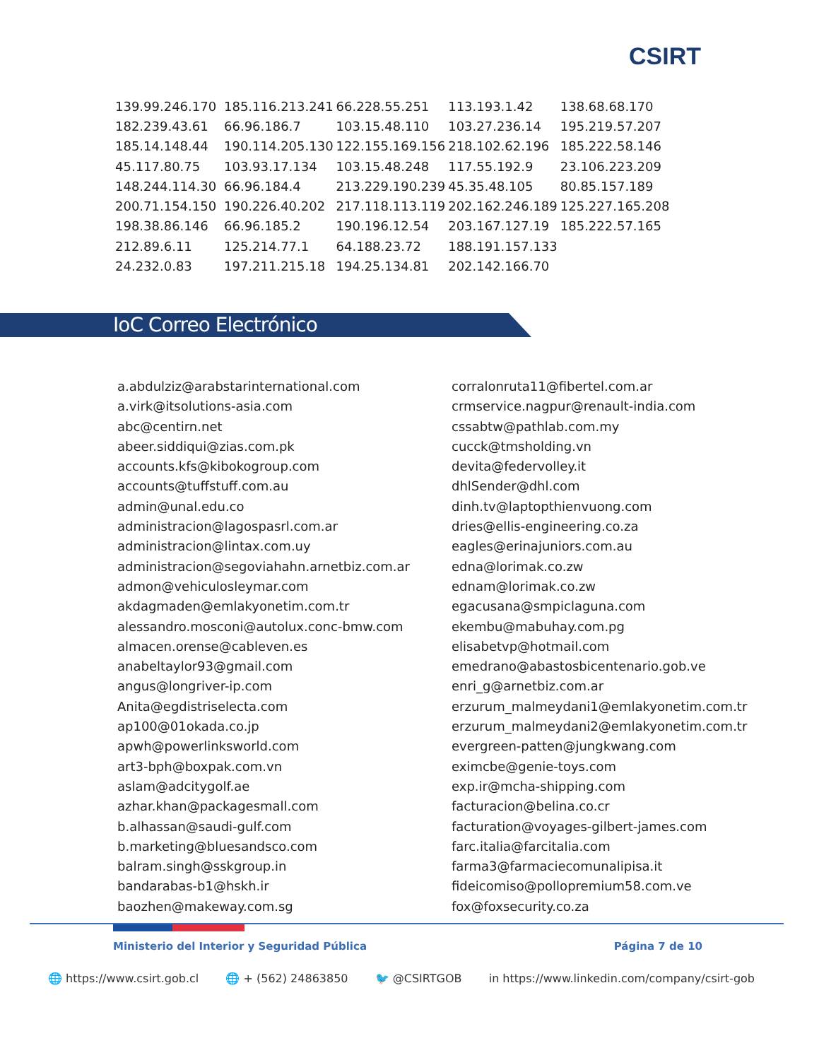CSIRT
| 139.99.246.170 | 185.116.213.241 | 66.228.55.251 | 113.193.1.42 | 138.68.68.170 |
| 182.239.43.61 | 66.96.186.7 | 103.15.48.110 | 103.27.236.14 | 195.219.57.207 |
| 185.14.148.44 | 190.114.205.130 | 122.155.169.156 | 218.102.62.196 | 185.222.58.146 |
| 45.117.80.75 | 103.93.17.134 | 103.15.48.248 | 117.55.192.9 | 23.106.223.209 |
| 148.244.114.30 | 66.96.184.4 | 213.229.190.239 | 45.35.48.105 | 80.85.157.189 |
| 200.71.154.150 | 190.226.40.202 | 217.118.113.119 | 202.162.246.189 | 125.227.165.208 |
| 198.38.86.146 | 66.96.185.2 | 190.196.12.54 | 203.167.127.19 | 185.222.57.165 |
| 212.89.6.11 | 125.214.77.1 | 64.188.23.72 | 188.191.157.133 | |
| 24.232.0.83 | 197.211.215.18 | 194.25.134.81 | 202.142.166.70 | |
IoC Correo Electrónico
a.abdulziz@arabstarinternational.com
a.virk@itsolutions-asia.com
abc@centirn.net
abeer.siddiqui@zias.com.pk
accounts.kfs@kibokogroup.com
accounts@tuffstuff.com.au
admin@unal.edu.co
administracion@lagospasrl.com.ar
administracion@lintax.com.uy
administracion@segoviahahn.arnetbiz.com.ar
admon@vehiculosleymar.com
akdagmaden@emlakyonetim.com.tr
alessandro.mosconi@autolux.conc-bmw.com
almacen.orense@cableven.es
anabeltaylor93@gmail.com
angus@longriver-ip.com
Anita@egdistriselecta.com
ap100@01okada.co.jp
apwh@powerlinksworld.com
art3-bph@boxpak.com.vn
aslam@adcitygolf.ae
azhar.khan@packagesmall.com
b.alhassan@saudi-gulf.com
b.marketing@bluesandsco.com
balram.singh@sskgroup.in
bandarabas-b1@hskh.ir
baozhen@makeway.com.sg
corralonruta11@fibertel.com.ar
crmservice.nagpur@renault-india.com
cssabtw@pathlab.com.my
cucck@tmsholding.vn
devita@federvolley.it
dhlSender@dhl.com
dinh.tv@laptopthienvuong.com
dries@ellis-engineering.co.za
eagles@erinajuniors.com.au
edna@lorimak.co.zw
ednam@lorimak.co.zw
egacusana@smpiclaguna.com
ekembu@mabuhay.com.pg
elisabetvp@hotmail.com
emedrano@abastosbicentenario.gob.ve
enri_g@arnetbiz.com.ar
erzurum_malmeydani1@emlakyonetim.com.tr
erzurum_malmeydani2@emlakyonetim.com.tr
evergreen-patten@jungkwang.com
eximcbe@genie-toys.com
exp.ir@mcha-shipping.com
facturacion@belina.co.cr
facturation@voyages-gilbert-james.com
farc.italia@farcitalia.com
farma3@farmaciecomunalipisa.it
fideicomiso@pollopremium58.com.ve
fox@foxsecurity.co.za
Ministerio del Interior y Seguridad Pública Página 7 de 10
🌐 https://www.csirt.gob.cl 🌐 + (562) 24863850 🐦 @CSIRTGOB in https://www.linkedin.com/company/csirt-gob